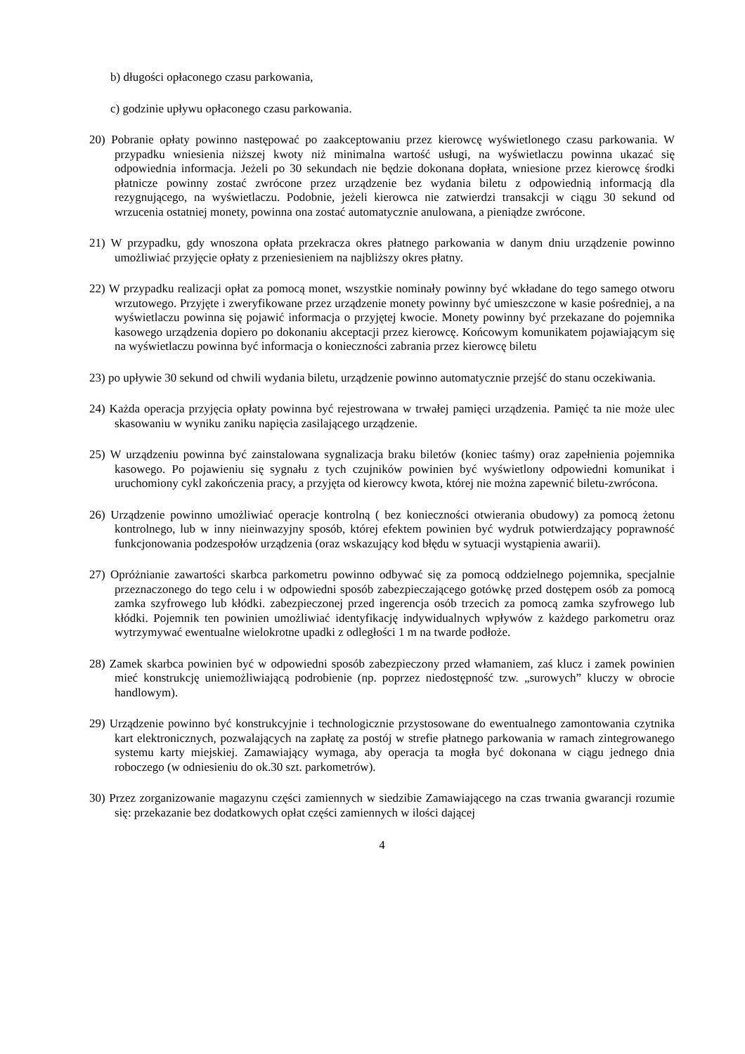b) długości opłaconego czasu parkowania,
c) godzinie upływu opłaconego czasu parkowania.
20) Pobranie opłaty powinno następować po zaakceptowaniu przez kierowcę wyświetlonego czasu parkowania. W przypadku wniesienia niższej kwoty niż minimalna wartość usługi, na wyświetlaczu powinna ukazać się odpowiednia informacja. Jeżeli po 30 sekundach nie będzie dokonana dopłata, wniesione przez kierowcę środki płatnicze powinny zostać zwrócone przez urządzenie bez wydania biletu z odpowiednią informacją dla rezygnującego, na wyświetlaczu. Podobnie, jeżeli kierowca nie zatwierdzi transakcji w ciągu 30 sekund od wrzucenia ostatniej monety, powinna ona zostać automatycznie anulowana, a pieniądze zwrócone.
21) W przypadku, gdy wnoszona opłata przekracza okres płatnego parkowania w danym dniu urządzenie powinno umożliwiać przyjęcie opłaty z przeniesieniem na najbliższy okres płatny.
22) W przypadku realizacji opłat za pomocą monet, wszystkie nominały powinny być wkładane do tego samego otworu wrzutowego. Przyjęte i zweryfikowane przez urządzenie monety powinny być umieszczone w kasie pośredniej, a na wyświetlaczu powinna się pojawić informacja o przyjętej kwocie. Monety powinny być przekazane do pojemnika kasowego urządzenia dopiero po dokonaniu akceptacji przez kierowcę. Końcowym komunikatem pojawiającym się na wyświetlaczu powinna być informacja o konieczności zabrania przez kierowcę biletu
23) po upływie 30 sekund od chwili wydania biletu, urządzenie powinno automatycznie przejść do stanu oczekiwania.
24) Każda operacja przyjęcia opłaty powinna być rejestrowana w trwałej pamięci urządzenia. Pamięć ta nie może ulec skasowaniu w wyniku zaniku napięcia zasilającego urządzenie.
25) W urządzeniu powinna być zainstalowana sygnalizacja braku biletów (koniec taśmy) oraz zapełnienia pojemnika kasowego. Po pojawieniu się sygnału z tych czujników powinien być wyświetlony odpowiedni komunikat i uruchomiony cykl zakończenia pracy, a przyjęta od kierowcy kwota, której nie można zapewnić biletu-zwrócona.
26) Urządzenie powinno umożliwiać operacje kontrolną ( bez konieczności otwierania obudowy) za pomocą żetonu kontrolnego, lub w inny nieinwazyjny sposób, której efektem powinien być wydruk potwierdzający poprawność funkcjonowania podzespołów urządzenia (oraz wskazujący kod błędu w sytuacji wystąpienia awarii).
27) Opróżnianie zawartości skarbca parkometru powinno odbywać się za pomocą oddzielnego pojemnika, specjalnie przeznaczonego do tego celu i w odpowiedni sposób zabezpieczającego gotówkę przed dostępem osób za pomocą zamka szyfrowego lub kłódki. zabezpieczonej przed ingerencja osób trzecich za pomocą zamka szyfrowego lub kłódki. Pojemnik ten powinien umożliwiać identyfikację indywidualnych wpływów z każdego parkometru oraz wytrzymywać ewentualne wielokrotne upadki z odległości 1 m na twarde podłoże.
28) Zamek skarbca powinien być w odpowiedni sposób zabezpieczony przed włamaniem, zaś klucz i zamek powinien mieć konstrukcję uniemożliwiającą podrobienie (np. poprzez niedostępność tzw. „surowych” kluczy w obrocie handlowym).
29) Urządzenie powinno być konstrukcyjnie i technologicznie przystosowane do ewentualnego zamontowania czytnika kart elektronicznych, pozwalających na zapłatę za postój w strefie płatnego parkowania w ramach zintegrowanego systemu karty miejskiej. Zamawiający wymaga, aby operacja ta mogła być dokonana w ciągu jednego dnia roboczego (w odniesieniu do ok.30 szt. parkometrów).
30) Przez zorganizowanie magazynu części zamiennych w siedzibie Zamawiającego na czas trwania gwarancji rozumie się: przekazanie bez dodatkowych opłat części zamiennych w ilości dającej
4